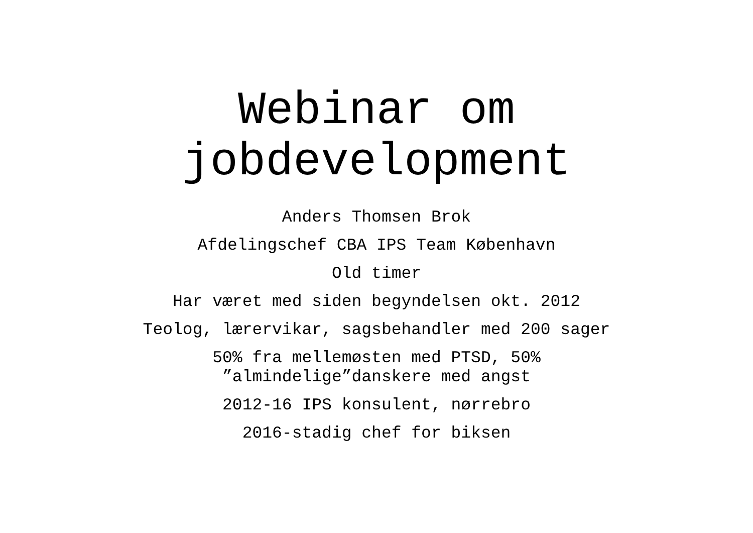Webinar om
jobdevelopment
Anders Thomsen Brok
Afdelingschef CBA IPS Team København
Old timer
Har været med siden begyndelsen okt. 2012
Teolog, lærervikar, sagsbehandler med 200 sager
50% fra mellemøsten med PTSD, 50%
”almindelige”danskere med angst
2012-16 IPS konsulent, nørrebro
2016-stadig chef for biksen